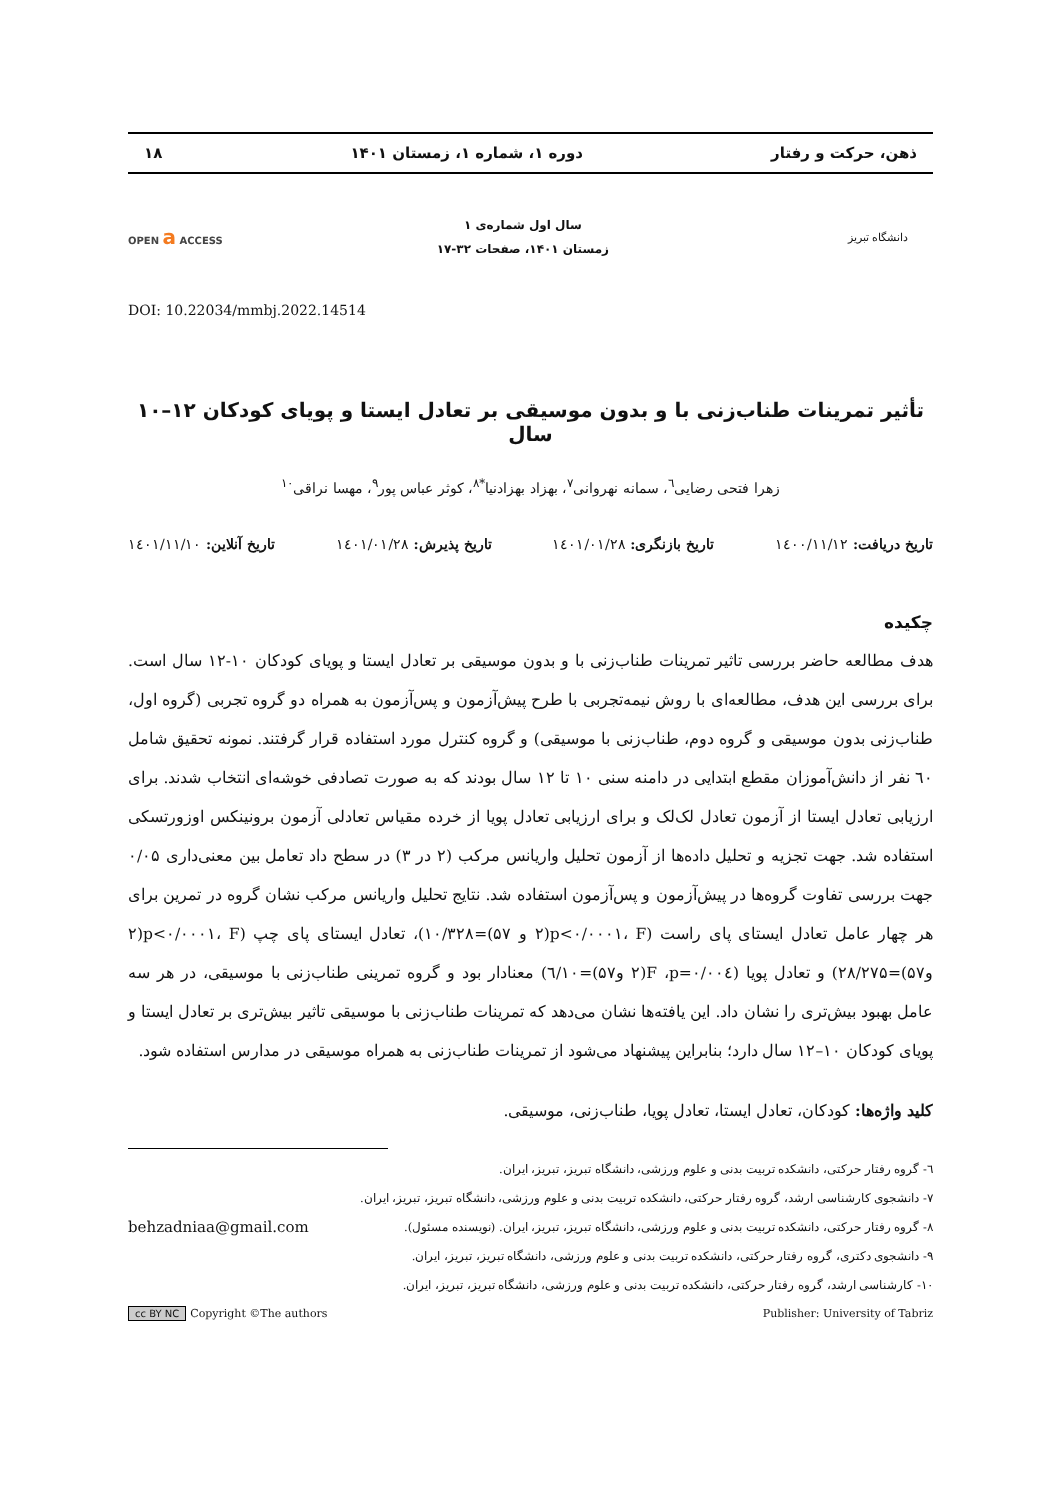ذهن، حرکت و رفتار دوره ۱، شماره ۱، زمستان ۱۴۰۱ ۱۸
دانشگاه تبریز
سال اول شماره‌ی ۱
زمستان ۱۴۰۱، صفحات ۳۲-۱۷
OPEN a ACCESS
DOI: 10.22034/mmbj.2022.14514
تأثیر تمرینات طناب‌زنی با و بدون موسیقی بر تعادل ایستا و پویای کودکان ۱۲–۱۰ سال
زهرا فتحی رضایی<sup>٦</sup>، سمانه نهروانی<sup>۷</sup>، بهزاد بهزادنیا<sup>*۸</sup>، کوثر عباس پور<sup>۹</sup>، مهسا نراقی<sup>۱۰</sup>
تاریخ دریافت: ١٤٠٠/١١/١٢ تاریخ بازنگری: ١٤٠١/٠١/٢٨ تاریخ پذیرش: ١٤٠١/٠١/٢٨ تاریخ آنلاین: ١٤٠١/١١/١٠
چکیده
هدف مطالعه حاضر بررسی تاثیر تمرینات طناب‌زنی با و بدون موسیقی بر تعادل ایستا و پویای کودکان ۱۰-۱۲ سال است. برای بررسی این هدف، مطالعه‌ای با روش نیمه‌تجربی با طرح پیش‌آزمون و پس‌آزمون به همراه دو گروه تجربی (گروه اول، طناب‌زنی بدون موسیقی و گروه دوم، طناب‌زنی با موسیقی) و گروه کنترل مورد استفاده قرار گرفتند. نمونه تحقیق شامل ٦٠ نفر از دانش‌آموزان مقطع ابتدایی در دامنه سنی ۱۰ تا ۱۲ سال بودند که به صورت تصادفی خوشه‌ای انتخاب شدند. برای ارزیابی تعادل ایستا از آزمون تعادل لک‌لک و برای ارزیابی تعادل پویا از خرده مقیاس تعادلی آزمون برونینکس اوزورتسکی استفاده شد. جهت تجزیه و تحلیل داده‌ها از آزمون تحلیل واریانس مرکب (۲ در ۳) در سطح داد تعامل بین معنی‌داری ۰/۰۵ جهت بررسی تفاوت گروه‌ها در پیش‌آزمون و پس‌آزمون استفاده شد. نتایج تحلیل واریانس مرکب نشان گروه در تمرین برای هر چهار عامل تعادل ایستای پای راست (p<۰/۰۰۰۱، F(۲ و ۵۷)=۱۰/۳۲۸)، تعادل ایستای پای چپ (p<۰/۰۰۰۱، F(۲ و۵۷)=۲۸/۲۷۵) و تعادل پویا (p=۰/۰۰٤، F(۲ و۵۷)=٦/۱۰) معنادار بود و گروه تمرینی طناب‌زنی با موسیقی، در هر سه عامل بهبود بیش‌تری را نشان داد. این یافته‌ها نشان می‌دهد که تمرینات طناب‌زنی با موسیقی تاثیر بیش‌تری بر تعادل ایستا و پویای کودکان ۱۰–۱۲ سال دارد؛ بنابراین پیشنهاد می‌شود از تمرینات طناب‌زنی به همراه موسیقی در مدارس استفاده شود.
کلید واژه‌ها: کودکان، تعادل ایستا، تعادل پویا، طناب‌زنی، موسیقی.
٦- گروه رفتار حرکتی، دانشکده تربیت بدنی و علوم ورزشی، دانشگاه تبریز، تبریز، ایران.
۷- دانشجوی کارشناسی ارشد، گروه رفتار حرکتی، دانشکده تربیت بدنی و علوم ورزشی، دانشگاه تبریز، تبریز، ایران.
۸- گروه رفتار حرکتی، دانشکده تربیت بدنی و علوم ورزشی، دانشگاه تبریز، تبریز، ایران. (نویسنده مسئول). behzadniaa@gmail.com
۹- دانشجوی دکتری، گروه رفتار حرکتی، دانشکده تربیت بدنی و علوم ورزشی، دانشگاه تبریز، تبریز، ایران.
۱۰- کارشناسی ارشد، گروه رفتار حرکتی، دانشکده تربیت بدنی و علوم ورزشی، دانشگاه تبریز، تبریز، ایران.
cc BY NC Copyright ©The authors Publisher: University of Tabriz